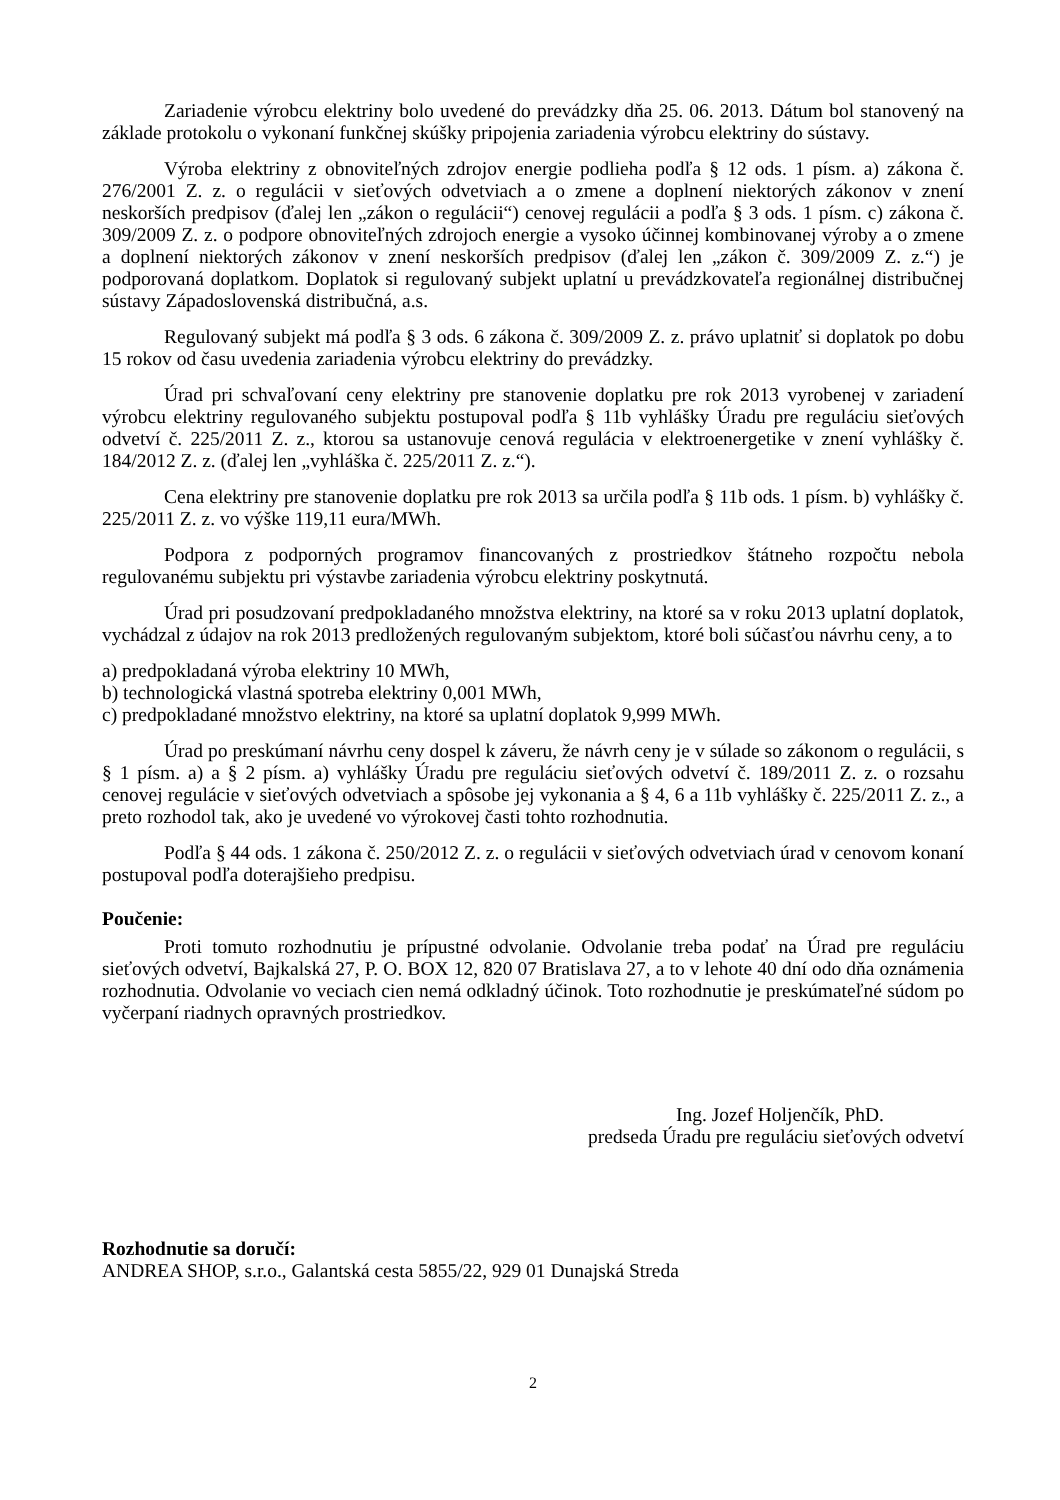Zariadenie výrobcu elektriny bolo uvedené do prevádzky dňa 25. 06. 2013. Dátum bol stanovený na základe protokolu o vykonaní funkčnej skúšky pripojenia zariadenia výrobcu elektriny do sústavy.
Výroba elektriny z obnoviteľných zdrojov energie podlieha podľa § 12 ods. 1 písm. a) zákona č. 276/2001 Z. z. o regulácii v sieťových odvetviach a o zmene a doplnení niektorých zákonov v znení neskorších predpisov (ďalej len „zákon o regulácii“) cenovej regulácii a podľa § 3 ods. 1 písm. c) zákona č. 309/2009 Z. z. o podpore obnoviteľných zdrojoch energie a vysoko účinnej kombinovanej výroby a o zmene a doplnení niektorých zákonov v znení neskorších predpisov (ďalej len „zákon č. 309/2009 Z. z.“) je podporovaná doplatkom. Doplatok si regulovaný subjekt uplatní u prevádzkovateľa regionálnej distribučnej sústavy Západoslovenská distribučná, a.s.
Regulovaný subjekt má podľa § 3 ods. 6 zákona č. 309/2009 Z. z. právo uplatniť si doplatok po dobu 15 rokov od času uvedenia zariadenia výrobcu elektriny do prevádzky.
Úrad pri schvaľovaní ceny elektriny pre stanovenie doplatku pre rok 2013 vyrobenej v zariadení výrobcu elektriny regulovaného subjektu postupoval podľa § 11b vyhlášky Úradu pre reguláciu sieťových odvetví č. 225/2011 Z. z., ktorou sa ustanovuje cenová regulácia v elektroenergetike v znení vyhlášky č. 184/2012 Z. z. (ďalej len „vyhláška č. 225/2011 Z. z.“).
Cena elektriny pre stanovenie doplatku pre rok 2013 sa určila podľa § 11b ods. 1 písm. b) vyhlášky č. 225/2011 Z. z. vo výške 119,11 eura/MWh.
Podpora z podporných programov financovaných z prostriedkov štátneho rozpočtu nebola regulovanému subjektu pri výstavbe zariadenia výrobcu elektriny poskytnutá.
Úrad pri posudzovaní predpokladaného množstva elektriny, na ktoré sa v roku 2013 uplatní doplatok, vychádzal z údajov na rok 2013 predložených regulovaným subjektom, ktoré boli súčasťou návrhu ceny, a to
a) predpokladaná výroba elektriny 10 MWh,
b) technologická vlastná spotreba elektriny 0,001 MWh,
c) predpokladané množstvo elektriny, na ktoré sa uplatní doplatok 9,999 MWh.
Úrad po preskúmaní návrhu ceny dospel k záveru, že návrh ceny je v súlade so zákonom o regulácii, s § 1 písm. a) a § 2 písm. a) vyhlášky Úradu pre reguláciu sieťových odvetví č. 189/2011 Z. z. o rozsahu cenovej regulácie v sieťových odvetviach a spôsobe jej vykonania a § 4, 6 a 11b vyhlášky č. 225/2011 Z. z., a preto rozhodol tak, ako je uvedené vo výrokovej časti tohto rozhodnutia.
Podľa § 44 ods. 1 zákona č. 250/2012 Z. z. o regulácii v sieťových odvetviach úrad v cenovom konaní postupoval podľa doterajšieho predpisu.
Poučenie:
Proti tomuto rozhodnutiu je prípustné odvolanie. Odvolanie treba podať na Úrad pre reguláciu sieťových odvetví, Bajkalská 27, P. O. BOX 12, 820 07 Bratislava 27, a to v lehote 40 dní odo dňa oznámenia rozhodnutia. Odvolanie vo veciach cien nemá odkladný účinok. Toto rozhodnutie je preskúmateľné súdom po vyčerpaní riadnych opravných prostriedkov.
Ing. Jozef Holjenčík, PhD.
predseda Úradu pre reguláciu sieťových odvetví
Rozhodnutie sa doručí:
ANDREA SHOP, s.r.o., Galantská cesta 5855/22, 929 01 Dunajská Streda
2